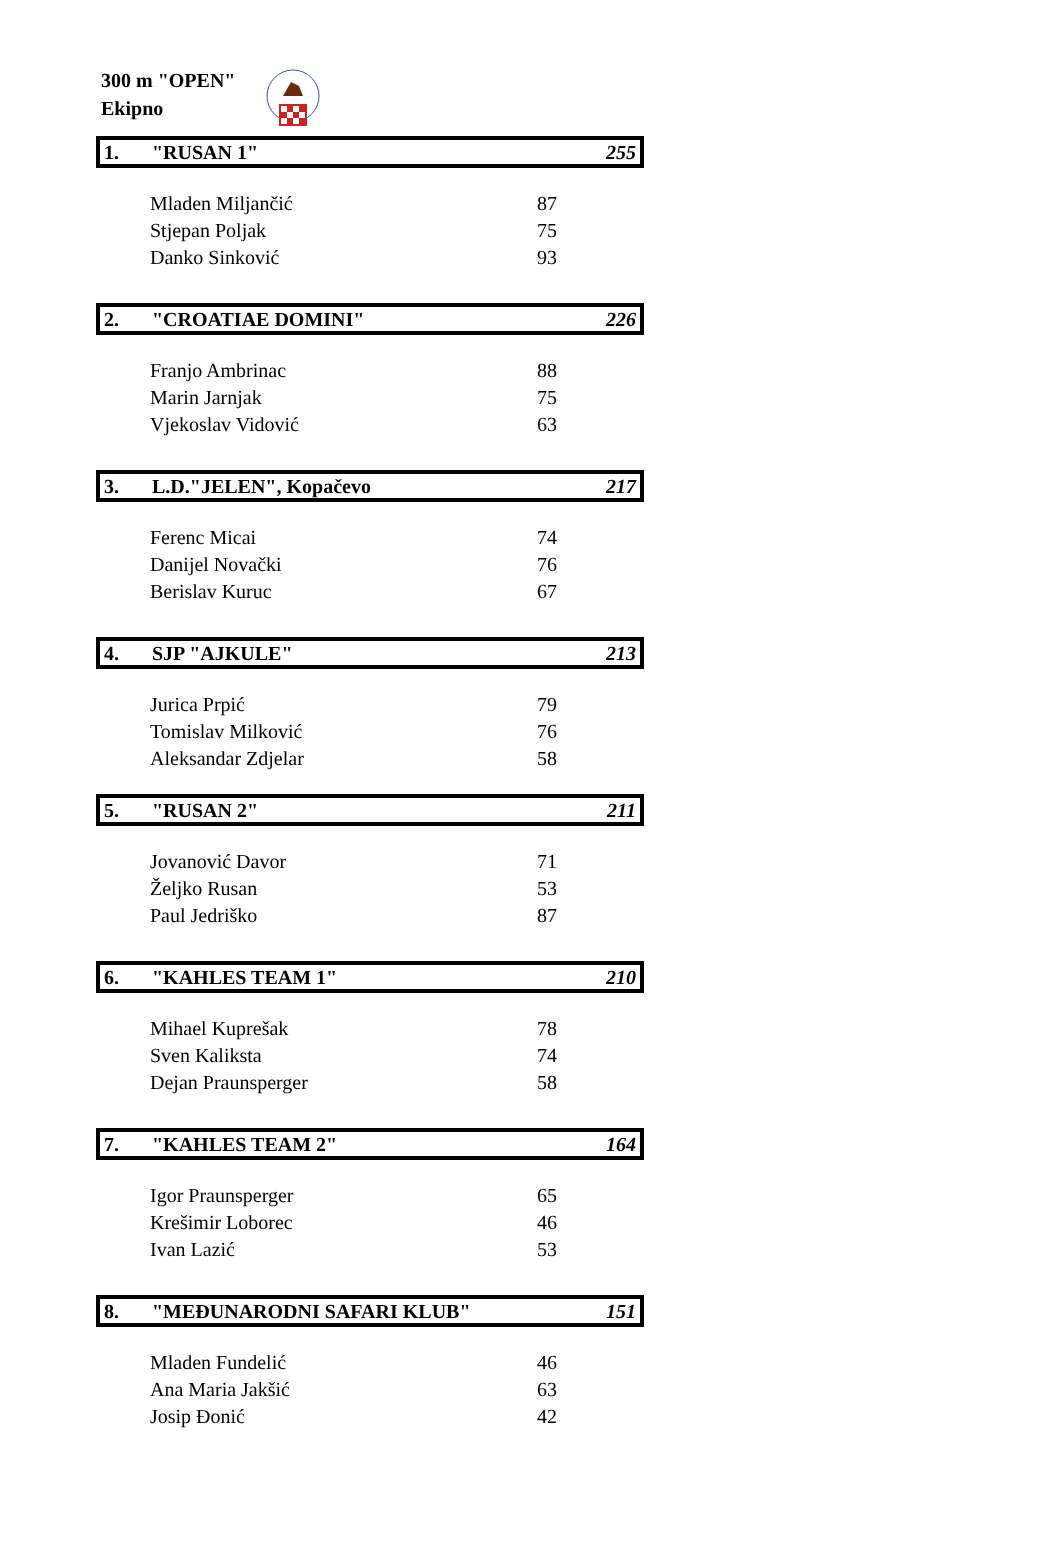300 m "OPEN"
Ekipno
| 1. | "RUSAN 1" | 255 |
| Mladen Miljančić | | 87 |
| Stjepan Poljak | | 75 |
| Danko Sinković | | 93 |
| 2. | "CROATIAE DOMINI" | 226 |
| Franjo Ambrinac | | 88 |
| Marin Jarnjak | | 75 |
| Vjekoslav Vidović | | 63 |
| 3. | L.D."JELEN", Kopačevo | 217 |
| Ferenc Micai | | 74 |
| Danijel Novački | | 76 |
| Berislav Kuruc | | 67 |
| 4. | SJP "AJKULE" | 213 |
| Jurica Prpić | | 79 |
| Tomislav Milković | | 76 |
| Aleksandar Zdjelar | | 58 |
| 5. | "RUSAN 2" | 211 |
| Jovanović Davor | | 71 |
| Željko Rusan | | 53 |
| Paul Jedriško | | 87 |
| 6. | "KAHLES TEAM 1" | 210 |
| Mihael Kuprešak | | 78 |
| Sven Kaliksta | | 74 |
| Dejan Praunsperger | | 58 |
| 7. | "KAHLES TEAM 2" | 164 |
| Igor Praunsperger | | 65 |
| Krešimir Loborec | | 46 |
| Ivan Lazić | | 53 |
| 8. | "MEĐUNARODNI SAFARI KLUB" | 151 |
| Mladen Fundelić | | 46 |
| Ana Maria Jakšić | | 63 |
| Josip Đonić | | 42 |